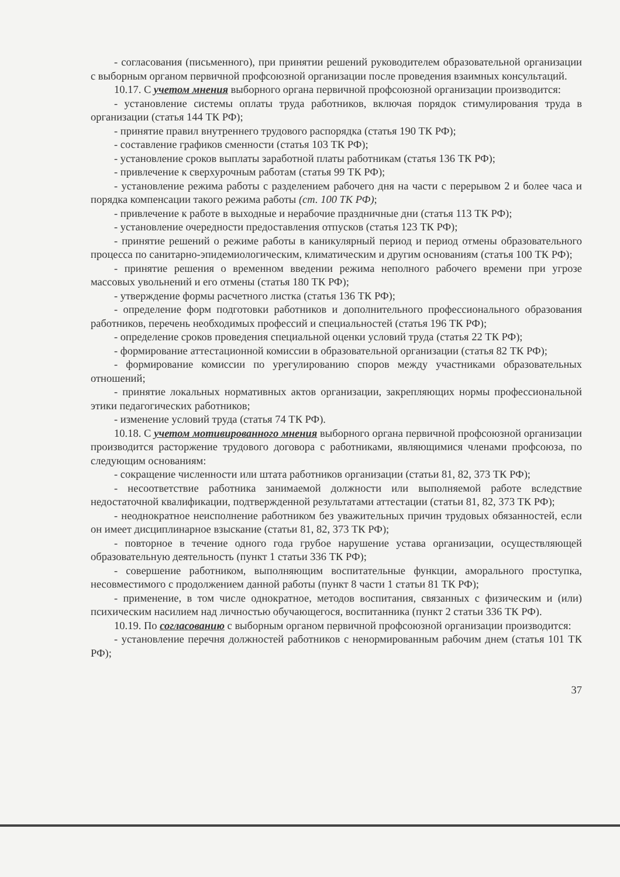- согласования (письменного), при принятии решений руководителем образовательной организации с выборным органом первичной профсоюзной организации после проведения взаимных консультаций.
10.17. С учетом мнения выборного органа первичной профсоюзной организации производится:
- установление системы оплаты труда работников, включая порядок стимулирования труда в организации (статья 144 ТК РФ);
- принятие правил внутреннего трудового распорядка (статья 190 ТК РФ);
- составление графиков сменности (статья 103 ТК РФ);
- установление сроков выплаты заработной платы работникам (статья 136 ТК РФ);
- привлечение к сверхурочным работам (статья 99 ТК РФ);
- установление режима работы с разделением рабочего дня на части с перерывом 2 и более часа и порядка компенсации такого режима работы (ст. 100 ТК РФ);
- привлечение к работе в выходные и нерабочие праздничные дни (статья 113 ТК РФ);
- установление очередности предоставления отпусков (статья 123 ТК РФ);
- принятие решений о режиме работы в каникулярный период и период отмены образовательного процесса по санитарно-эпидемиологическим, климатическим и другим основаниям (статья 100 ТК РФ);
- принятие решения о временном введении режима неполного рабочего времени при угрозе массовых увольнений и его отмены (статья 180 ТК РФ);
- утверждение формы расчетного листка (статья 136 ТК РФ);
- определение форм подготовки работников и дополнительного профессионального образования работников, перечень необходимых профессий и специальностей (статья 196 ТК РФ);
- определение сроков проведения специальной оценки условий труда (статья 22 ТК РФ);
- формирование аттестационной комиссии в образовательной организации (статья 82 ТК РФ);
- формирование комиссии по урегулированию споров между участниками образовательных отношений;
- принятие локальных нормативных актов организации, закрепляющих нормы профессиональной этики педагогических работников;
- изменение условий труда (статья 74 ТК РФ).
10.18. С учетом мотивированного мнения выборного органа первичной профсоюзной организации производится расторжение трудового договора с работниками, являющимися членами профсоюза, по следующим основаниям:
- сокращение численности или штата работников организации (статьи 81, 82, 373 ТК РФ);
- несоответствие работника занимаемой должности или выполняемой работе вследствие недостаточной квалификации, подтвержденной результатами аттестации (статьи 81, 82, 373 ТК РФ);
- неоднократное неисполнение работником без уважительных причин трудовых обязанностей, если он имеет дисциплинарное взыскание (статьи 81, 82, 373 ТК РФ);
- повторное в течение одного года грубое нарушение устава организации, осуществляющей образовательную деятельность (пункт 1 статьи 336 ТК РФ);
- совершение работником, выполняющим воспитательные функции, аморального проступка, несовместимого с продолжением данной работы (пункт 8 части 1 статьи 81 ТК РФ);
- применение, в том числе однократное, методов воспитания, связанных с физическим и (или) психическим насилием над личностью обучающегося, воспитанника (пункт 2 статьи 336 ТК РФ).
10.19. По согласованию с выборным органом первичной профсоюзной организации производится:
- установление перечня должностей работников с ненормированным рабочим днем (статья 101 ТК РФ);
37